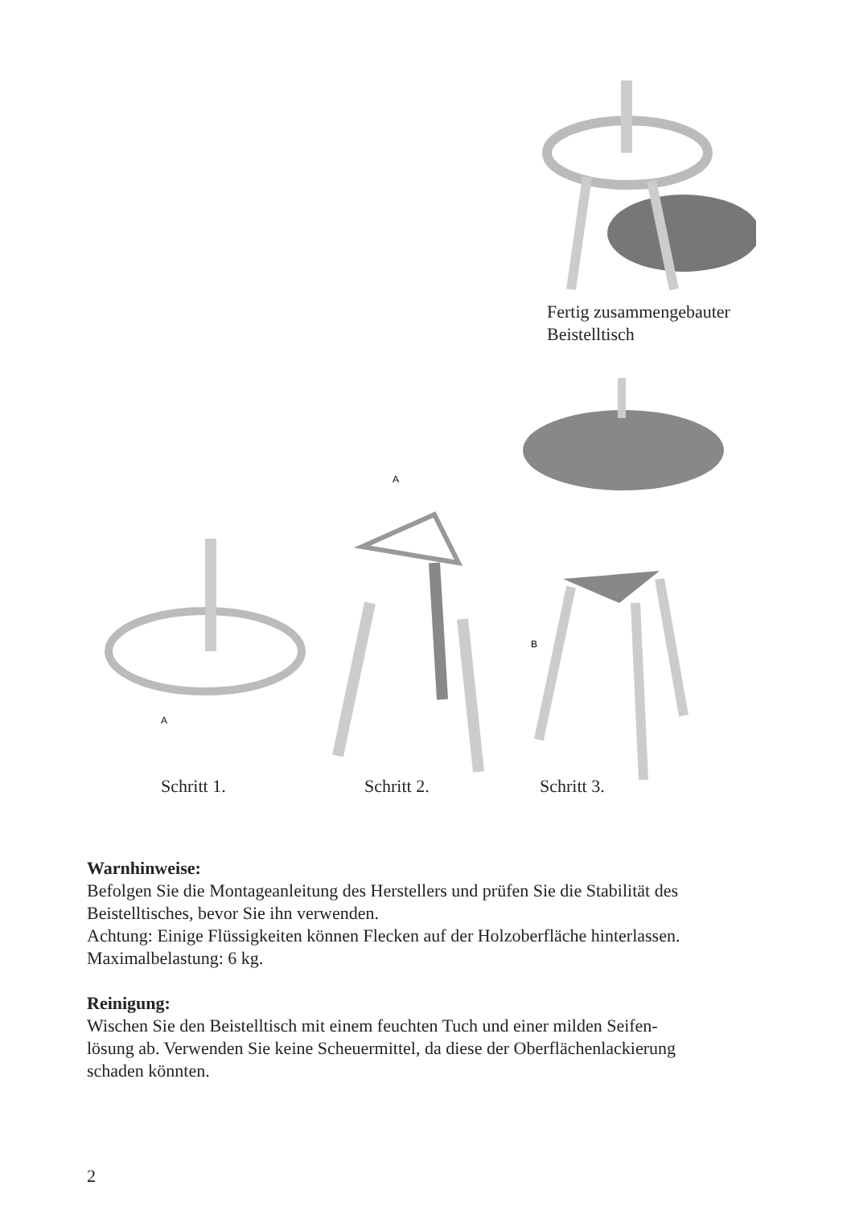Fertig zusammengebauter
Beistelltisch
A
A
B
Schritt 1. Schritt 2. Schritt 3.
Warnhinweise:
Befolgen Sie die Montageanleitung des Herstellers und prüfen Sie die Stabilität des Beistelltisches, bevor Sie ihn verwenden.
Achtung: Einige Flüssigkeiten können Flecken auf der Holzoberfläche hinterlassen.
Maximalbelastung: 6 kg.
Reinigung:
Wischen Sie den Beistelltisch mit einem feuchten Tuch und einer milden Seifen-
lösung ab. Verwenden Sie keine Scheuermittel, da diese der Oberflächenlackierung
schaden könnten.
2